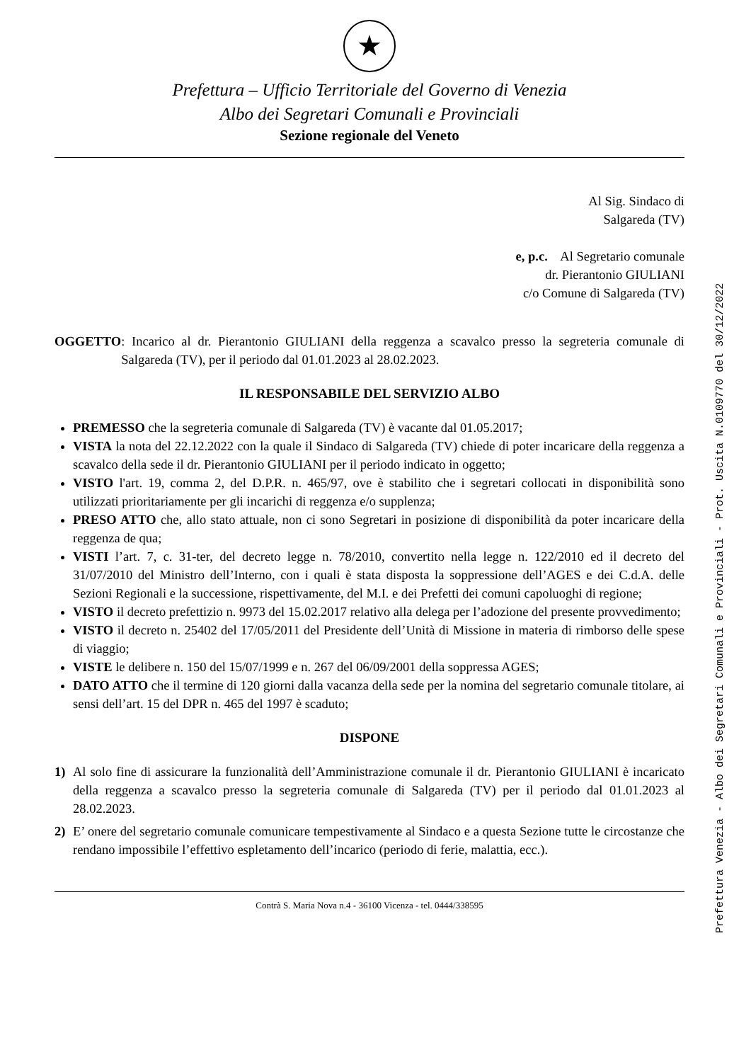★
Prefettura – Ufficio Territoriale del Governo di Venezia
Albo dei Segretari Comunali e Provinciali
Sezione regionale del Veneto
Al Sig. Sindaco di
Salgareda (TV)
e, p.c. Al Segretario comunale
dr. Pierantonio GIULIANI
c/o Comune di Salgareda (TV)
OGGETTO: Incarico al dr. Pierantonio GIULIANI della reggenza a scavalco presso la segreteria comunale di Salgareda (TV), per il periodo dal 01.01.2023 al 28.02.2023.
IL RESPONSABILE DEL SERVIZIO ALBO
PREMESSO che la segreteria comunale di Salgareda (TV) è vacante dal 01.05.2017;
VISTA la nota del 22.12.2022 con la quale il Sindaco di Salgareda (TV) chiede di poter incaricare della reggenza a scavalco della sede il dr. Pierantonio GIULIANI per il periodo indicato in oggetto;
VISTO l'art. 19, comma 2, del D.P.R. n. 465/97, ove è stabilito che i segretari collocati in disponibilità sono utilizzati prioritariamente per gli incarichi di reggenza e/o supplenza;
PRESO ATTO che, allo stato attuale, non ci sono Segretari in posizione di disponibilità da poter incaricare della reggenza de qua;
VISTI l’art. 7, c. 31-ter, del decreto legge n. 78/2010, convertito nella legge n. 122/2010 ed il decreto del 31/07/2010 del Ministro dell’Interno, con i quali è stata disposta la soppressione dell’AGES e dei C.d.A. delle Sezioni Regionali e la successione, rispettivamente, del M.I. e dei Prefetti dei comuni capoluoghi di regione;
VISTO il decreto prefettizio n. 9973 del 15.02.2017 relativo alla delega per l’adozione del presente provvedimento;
VISTO il decreto n. 25402 del 17/05/2011 del Presidente dell’Unità di Missione in materia di rimborso delle spese di viaggio;
VISTE le delibere n. 150 del 15/07/1999 e n. 267 del 06/09/2001 della soppressa AGES;
DATO ATTO che il termine di 120 giorni dalla vacanza della sede per la nomina del segretario comunale titolare, ai sensi dell’art. 15 del DPR n. 465 del 1997 è scaduto;
DISPONE
1) Al solo fine di assicurare la funzionalità dell’Amministrazione comunale il dr. Pierantonio GIULIANI è incaricato della reggenza a scavalco presso la segreteria comunale di Salgareda (TV) per il periodo dal 01.01.2023 al 28.02.2023.
2) E’ onere del segretario comunale comunicare tempestivamente al Sindaco e a questa Sezione tutte le circostanze che rendano impossibile l’effettivo espletamento dell’incarico (periodo di ferie, malattia, ecc.).
Contrà S. Maria Nova n.4 - 36100 Vicenza - tel. 0444/338595
Prefettura Venezia - Albo dei Segretari Comunali e Provinciali - Prot. Uscita N.0109770 del 30/12/2022